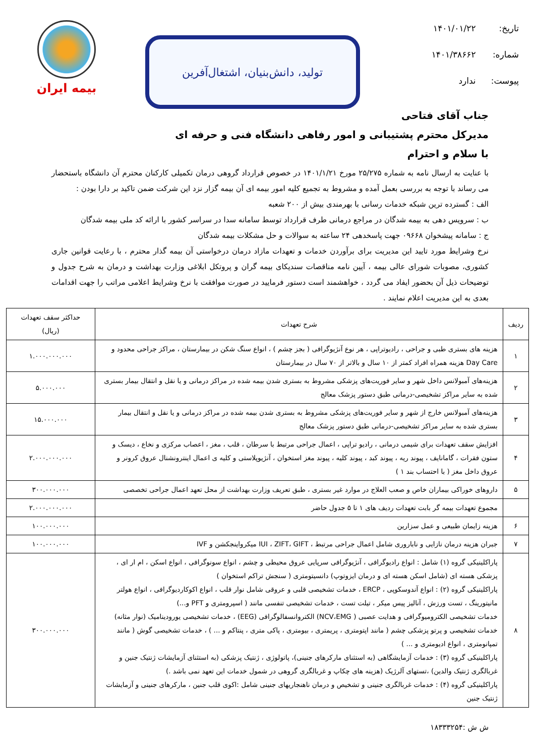تاریخ: ۱۴۰۱/۰۱/۲۲
شماره: ۱۴۰۱/۳۸۶۶۲
پیوست: ندارد
تولید، دانش‌بنیان، اشتغال‌آفرین
بیمه ایران
جناب آقای فتاحی
مدیرکل محترم پشتیبانی و امور رفاهی دانشگاه فنی و حرفه ای
با سلام و احترام
با عنایت به ارسال نامه به شماره ۲۵/۲۷۵ مورخ ۱۴۰۱/۱/۲۱ در خصوص قرارداد گروهی درمان تکمیلی کارکنان محترم آن دانشگاه باستحضار می رساند با توجه به بررسی بعمل آمده و مشروط به تجمیع کلیه امور بیمه ای آن بیمه گزار نزد این شرکت ضمن تاکید بر دارا بودن :
الف : گسترده ترین شبکه خدمات رسانی با بهرمندی بیش از ۲۰۰ شعبه
ب : سرویس دهی به بیمه شدگان در مراجع درمانی طرف قرارداد توسط سامانه سدا در سراسر کشور با ارائه کد ملی بیمه شدگان
ج : سامانه پیشخوان ۰۹۶۶۸ جهت پاسخدهی ۲۴ ساعته به سوالات و حل مشکلات بیمه شدگان
نرخ وشرایط مورد تایید این مدیریت برای برآوردن خدمات و تعهدات مازاد درمان درخواستی آن بیمه گذار محترم ، با رعایت قوانین جاری کشوری، مصوبات شورای عالی بیمه ، آیین نامه مناقصات سندیکای بیمه گران و پروتکل ابلاغی وزارت بهداشت و درمان به شرح جدول و توضیحات ذیل آن بحضور ایفاد می گردد ، خواهشمند است دستور فرمایید در صورت موافقت با نرخ وشرایط اعلامی مراتب را جهت اقدامات بعدی به این مدیریت اعلام نمایند .
| ردیف | شرح تعهدات | حداکثر سقف تعهدات (ریال) |
| --- | --- | --- |
| ۱ | هزینه های بستری طبی و جراحی ، رادیوتراپی ، هر نوع آنژیوگرافی ( بجز چشم ) ، انواع سنگ شکن در بیمارستان ، مراکز جراحی محدود و Day Care هزینه همراه افراد کمتر از ۱۰ سال و بالاتر از ۷۰ سال در بیمارستان | ۱.۰۰۰.۰۰۰.۰۰۰ |
| ۲ | هزینه‌های آمبولانس داخل شهر و سایر فوریت‌های پزشکی مشروط به بستری شدن بیمه شده در مراکز درمانی و یا نقل و انتقال بیمار بستری شده به سایر مراکز تشخیصی-درمانی طبق دستور پزشک معالج | ۵.۰۰۰.۰۰۰ |
| ۳ | هزینه‌های آمبولانس خارج از شهر و سایر فوریت‌های پزشکی مشروط به بستری شدن بیمه شده در مراکز درمانی و یا نقل و انتقال بیمار بستری شده به سایر مراکز تشخیصی-درمانی طبق دستور پزشک معالج | ۱۵.۰۰۰.۰۰۰ |
| ۴ | افزایش سقف تعهدات برای شیمی درمانی ، رادیو تراپی ، اعمال جراحی مرتبط با سرطان ، قلب ، مغز ، اعصاب مرکزی و نخاع ، دیسک و ستون فقرات ، گامانایف ، پیوند ریه ، پیوند کبد ، پیوند کلیه ، پیوند مغز استخوان ، آنژیوپلاستی و کلیه ی اعمال اینترونشنال عروق کرونر و عروق داخل مغز ( با احتساب بند ۱ ) | ۲.۰۰۰.۰۰۰.۰۰۰ |
| ۵ | داروهای خوراکی بیماران خاص و صعب العلاج در موارد غیر بستری ، طبق تعریف وزارت بهداشت از محل تعهد اعمال جراحی تخصصی | ۳۰۰.۰۰۰.۰۰۰ |
| | مجموع تعهدات بیمه گر بابت تعهدات ردیف های ۱ تا ۵ جدول حاضر | ۲.۰۰۰.۰۰۰.۰۰۰ |
| ۶ | هزینه زایمان طبیعی و عمل سزارین | ۱۰۰.۰۰۰.۰۰۰ |
| ۷ | جبران هزینه درمان نازایی و ناباروری شامل اعمال جراحی مرتبط ، IUI ، ZIFT، GIFT میکرواینجکشن و IVF | ۱۰۰.۰۰۰.۰۰۰ |
| ۸ | پاراکلینیکی گروه (۱) شامل : انواع رادیوگرافی ، آنژیوگرافی سرپایی عروق محیطی و چشم ، انواع سونوگرافی ، انواع اسکن ، ام ار ای ، پزشکی هسته ای (شامل اسکن هسته ای و درمان ایزوتوپ) دانسیتومتری ( سنجش تراکم استخوان ) پاراکلینیکی گروه (۲) : انواع آندوسکوپی ، ERCP ، خدمات تشخیصی قلبی و عروقی شامل نوار قلب ، انواع اکوکاردیوگرافی ، انواع هولتر مانیتورینگ ، تست ورزش ، آنالیز پیس میکر ، تیلت تست ، خدمات تشخیصی تنفسی مانند ( اسپرومتری و PFT و...) خدمات تشخیصی الکترومیوگرافی و هدایت عصبی ( NCV،EMG) الکتروانسفالوگرافی (EEG) ، خدمات تشخیصی یورودینامیک (نوار مثانه) خدمات تشخیصی و پرتو پزشکی چشم ( مانند اپتومتری ، پریمتری ، بیومتری ، پاکی متری ، پنتاکم و ... ) ، خدمات تشخیصی گوش ( مانند تمپانومتری ، انواع ادیومتری و ... ) پاراکلینیکی گروه (۳) : خدمات آزمایشگاهی (به استثنای مارکرهای جنینی)، پاتولوژی ، ژنتیک پزشکی (به استثنای آزمایشات ژنتیک جنین و غربالگری ژنتیک والدین) ،تستهای آلرژیک (هزینه های چکاپ و غربالگری گروهی در شمول خدمات این تعهد نمی باشد .) پاراکلینیکی گروه (۴) : خدمات غربالگری جنینی و تشخیص و درمان ناهنجاریهای جنینی شامل :اکوی قلب جنین ، مارکرهای جنینی و آزمایشات ژنتیک جنین | ۳۰۰.۰۰۰.۰۰۰ |
ش ش :۱۸۳۳۳۲۵۴